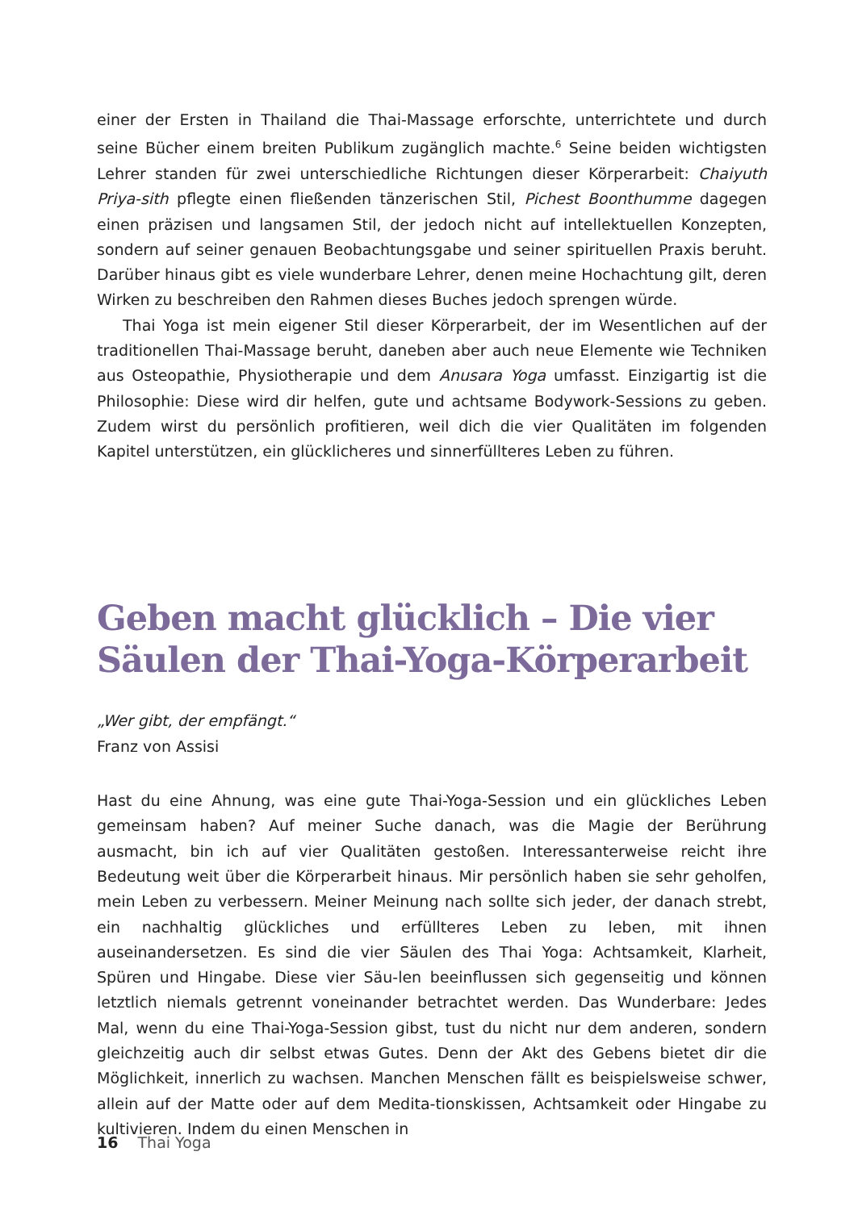einer der Ersten in Thailand die Thai-Massage erforschte, unterrichtete und durch seine Bücher einem breiten Publikum zugänglich machte.<sup>6</sup> Seine beiden wichtigsten Lehrer standen für zwei unterschiedliche Richtungen dieser Körperarbeit: Chaiyuth Priya-sith pflegte einen fließenden tänzerischen Stil, Pichest Boonthumme dagegen einen präzisen und langsamen Stil, der jedoch nicht auf intellektuellen Konzepten, sondern auf seiner genauen Beobachtungsgabe und seiner spirituellen Praxis beruht. Darüber hinaus gibt es viele wunderbare Lehrer, denen meine Hochachtung gilt, deren Wirken zu beschreiben den Rahmen dieses Buches jedoch sprengen würde.
Thai Yoga ist mein eigener Stil dieser Körperarbeit, der im Wesentlichen auf der traditionellen Thai-Massage beruht, daneben aber auch neue Elemente wie Techniken aus Osteopathie, Physiotherapie und dem Anusara Yoga umfasst. Einzigartig ist die Philosophie: Diese wird dir helfen, gute und achtsame Bodywork-Sessions zu geben. Zudem wirst du persönlich profitieren, weil dich die vier Qualitäten im folgenden Kapitel unterstützen, ein glücklicheres und sinnerfüllteres Leben zu führen.
Geben macht glücklich – Die vier Säulen der Thai-Yoga-Körperarbeit
„Wer gibt, der empfängt.“
Franz von Assisi
Hast du eine Ahnung, was eine gute Thai-Yoga-Session und ein glückliches Leben gemeinsam haben? Auf meiner Suche danach, was die Magie der Berührung ausmacht, bin ich auf vier Qualitäten gestoßen. Interessanterweise reicht ihre Bedeutung weit über die Körperarbeit hinaus. Mir persönlich haben sie sehr geholfen, mein Leben zu verbessern. Meiner Meinung nach sollte sich jeder, der danach strebt, ein nachhaltig glückliches und erfüllteres Leben zu leben, mit ihnen auseinandersetzen. Es sind die vier Säulen des Thai Yoga: Achtsamkeit, Klarheit, Spüren und Hingabe. Diese vier Säu-len beeinflussen sich gegenseitig und können letztlich niemals getrennt voneinander betrachtet werden. Das Wunderbare: Jedes Mal, wenn du eine Thai-Yoga-Session gibst, tust du nicht nur dem anderen, sondern gleichzeitig auch dir selbst etwas Gutes. Denn der Akt des Gebens bietet dir die Möglichkeit, innerlich zu wachsen. Manchen Menschen fällt es beispielsweise schwer, allein auf der Matte oder auf dem Medita-tionskissen, Achtsamkeit oder Hingabe zu kultivieren. Indem du einen Menschen in
16 Thai Yoga